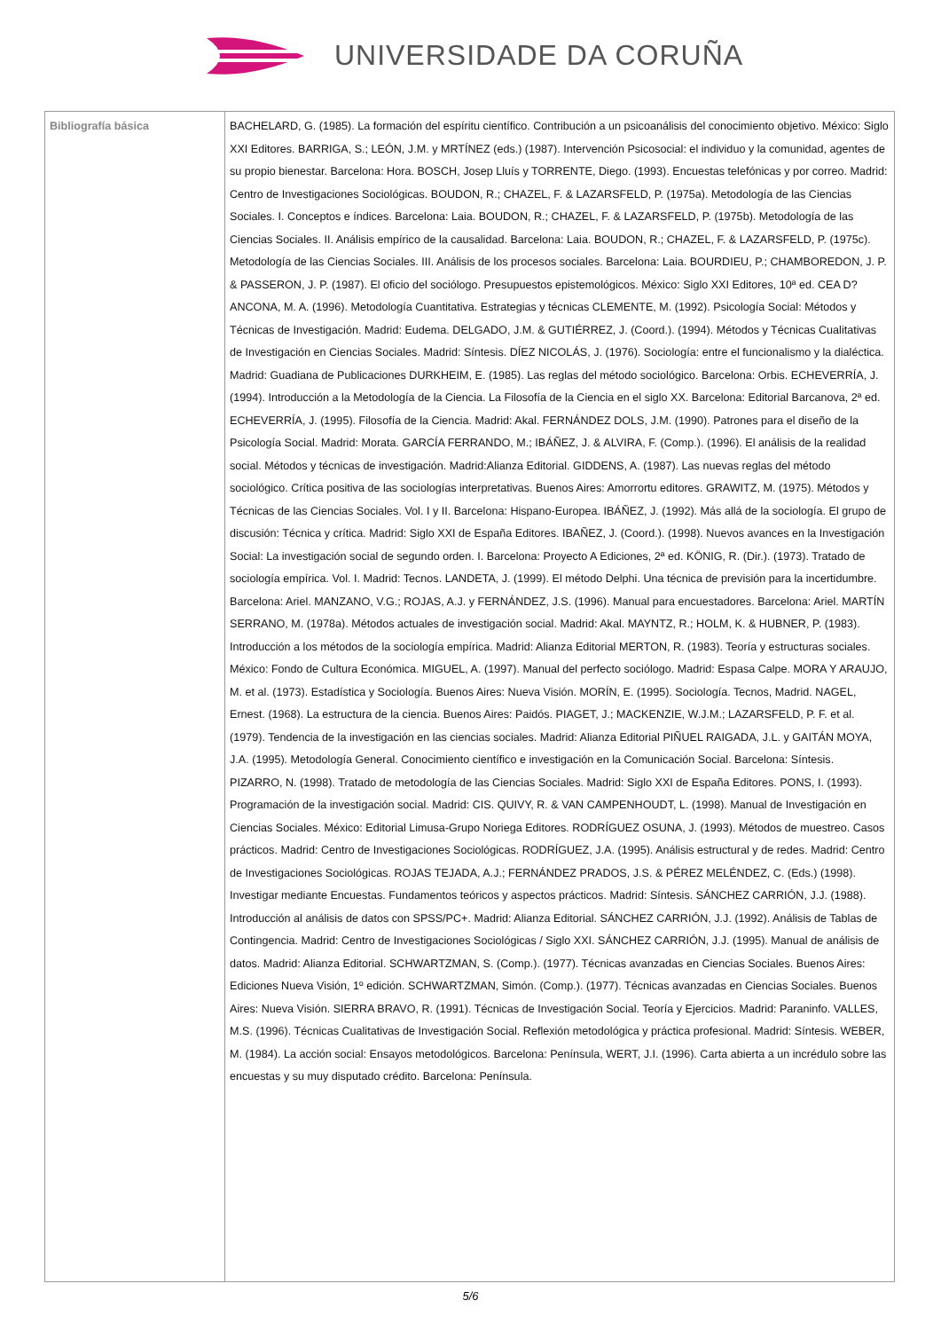UNIVERSIDADE DA CORUÑA
| Bibliografía básica | BACHELARD, G. (1985). La formación del espíritu científico. Contribución a un psicoanálisis del conocimiento objetivo. México: Siglo XXI Editores. BARRIGA, S.; LEÓN, J.M. y MRTÍNEZ (eds.) (1987). Intervención Psicosocial: el individuo y la comunidad, agentes de su propio bienestar. Barcelona: Hora. BOSCH, Josep Lluís y TORRENTE, Diego. (1993). Encuestas telefónicas y por correo. Madrid: Centro de Investigaciones Sociológicas. BOUDON, R.; CHAZEL, F. & LAZARSFELD, P. (1975a). Metodología de las Ciencias Sociales. I. Conceptos e índices. Barcelona: Laia. BOUDON, R.; CHAZEL, F. & LAZARSFELD, P. (1975b). Metodología de las Ciencias Sociales. II. Análisis empírico de la causalidad. Barcelona: Laia. BOUDON, R.; CHAZEL, F. & LAZARSFELD, P. (1975c). Metodología de las Ciencias Sociales. III. Análisis de los procesos sociales. Barcelona: Laia. BOURDIEU, P.; CHAMBOREDON, J. P. & PASSERON, J. P. (1987). El oficio del sociólogo. Presupuestos epistemológicos. México: Siglo XXI Editores, 10ª ed. CEA D?ANCONA, M. A. (1996). Metodología Cuantitativa. Estrategias y técnicas CLEMENTE, M. (1992). Psicología Social: Métodos y Técnicas de Investigación. Madrid: Eudema. DELGADO, J.M. & GUTIÉRREZ, J. (Coord.). (1994). Métodos y Técnicas Cualitativas de Investigación en Ciencias Sociales. Madrid: Síntesis. DÍEZ NICOLÁS, J. (1976). Sociología: entre el funcionalismo y la dialéctica. Madrid: Guadiana de Publicaciones DURKHEIM, E. (1985). Las reglas del método sociológico. Barcelona: Orbis. ECHEVERRÍA, J. (1994). Introducción a la Metodología de la Ciencia. La Filosofía de la Ciencia en el siglo XX. Barcelona: Editorial Barcanova, 2ª ed. ECHEVERRÍA, J. (1995). Filosofía de la Ciencia. Madrid: Akal. FERNÁNDEZ DOLS, J.M. (1990). Patrones para el diseño de la Psicología Social. Madrid: Morata. GARCÍA FERRANDO, M.; IBÁÑEZ, J. & ALVIRA, F. (Comp.). (1996). El análisis de la realidad social. Métodos y técnicas de investigación. Madrid:Alianza Editorial. GIDDENS, A. (1987). Las nuevas reglas del método sociológico. Crítica positiva de las sociologías interpretativas. Buenos Aires: Amorrortu editores. GRAWITZ, M. (1975). Métodos y Técnicas de las Ciencias Sociales. Vol. I y II. Barcelona: Hispano-Europea. IBÁÑEZ, J. (1992). Más allá de la sociología. El grupo de discusión: Técnica y crítica. Madrid: Siglo XXI de España Editores. IBAÑEZ, J. (Coord.). (1998). Nuevos avances en la Investigación Social: La investigación social de segundo orden. I. Barcelona: Proyecto A Ediciones, 2ª ed. KÖNIG, R. (Dir.). (1973). Tratado de sociología empírica. Vol. I. Madrid: Tecnos. LANDETA, J. (1999). El método Delphi. Una técnica de previsión para la incertidumbre. Barcelona: Ariel. MANZANO, V.G.; ROJAS, A.J. y FERNÁNDEZ, J.S. (1996). Manual para encuestadores. Barcelona: Ariel. MARTÍN SERRANO, M. (1978a). Métodos actuales de investigación social. Madrid: Akal. MAYNTZ, R.; HOLM, K. & HUBNER, P. (1983). Introducción a los métodos de la sociología empírica. Madrid: Alianza Editorial MERTON, R. (1983). Teoría y estructuras sociales. México: Fondo de Cultura Económica. MIGUEL, A. (1997). Manual del perfecto sociólogo. Madrid: Espasa Calpe. MORA Y ARAUJO, M. et al. (1973). Estadística y Sociología. Buenos Aires: Nueva Visión. MORÍN, E. (1995). Sociología. Tecnos, Madrid. NAGEL, Ernest. (1968). La estructura de la ciencia. Buenos Aires: Paidós. PIAGET, J.; MACKENZIE, W.J.M.; LAZARSFELD, P. F. et al. (1979). Tendencia de la investigación en las ciencias sociales. Madrid: Alianza Editorial PIÑUEL RAIGADA, J.L. y GAITÁN MOYA, J.A. (1995). Metodología General. Conocimiento científico e investigación en la Comunicación Social. Barcelona: Síntesis. PIZARRO, N. (1998). Tratado de metodología de las Ciencias Sociales. Madrid: Siglo XXI de España Editores. PONS, I. (1993). Programación de la investigación social. Madrid: CIS. QUIVY, R. & VAN CAMPENHOUDT, L. (1998). Manual de Investigación en Ciencias Sociales. México: Editorial Limusa-Grupo Noriega Editores. RODRÍGUEZ OSUNA, J. (1993). Métodos de muestreo. Casos prácticos. Madrid: Centro de Investigaciones Sociológicas. RODRÍGUEZ, J.A. (1995). Análisis estructural y de redes. Madrid: Centro de Investigaciones Sociológicas. ROJAS TEJADA, A.J.; FERNÁNDEZ PRADOS, J.S. & PÉREZ MELÉNDEZ, C. (Eds.) (1998). Investigar mediante Encuestas. Fundamentos teóricos y aspectos prácticos. Madrid: Síntesis. SÁNCHEZ CARRIÓN, J.J. (1988). Introducción al análisis de datos con SPSS/PC+. Madrid: Alianza Editorial. SÁNCHEZ CARRIÓN, J.J. (1992). Análisis de Tablas de Contingencia. Madrid: Centro de Investigaciones Sociológicas / Siglo XXI. SÁNCHEZ CARRIÓN, J.J. (1995). Manual de análisis de datos. Madrid: Alianza Editorial. SCHWARTZMAN, S. (Comp.). (1977). Técnicas avanzadas en Ciencias Sociales. Buenos Aires: Ediciones Nueva Visión, 1º edición. SCHWARTZMAN, Simón. (Comp.). (1977). Técnicas avanzadas en Ciencias Sociales. Buenos Aires: Nueva Visión. SIERRA BRAVO, R. (1991). Técnicas de Investigación Social. Teoría y Ejercicios. Madrid: Paraninfo. VALLES, M.S. (1996). Técnicas Cualitativas de Investigación Social. Reflexión metodológica y práctica profesional. Madrid: Síntesis. WEBER, M. (1984). La acción social: Ensayos metodológicos. Barcelona: Península, WERT, J.I. (1996). Carta abierta a un incrédulo sobre las encuestas y su muy disputado crédito. Barcelona: Península. |
5/6